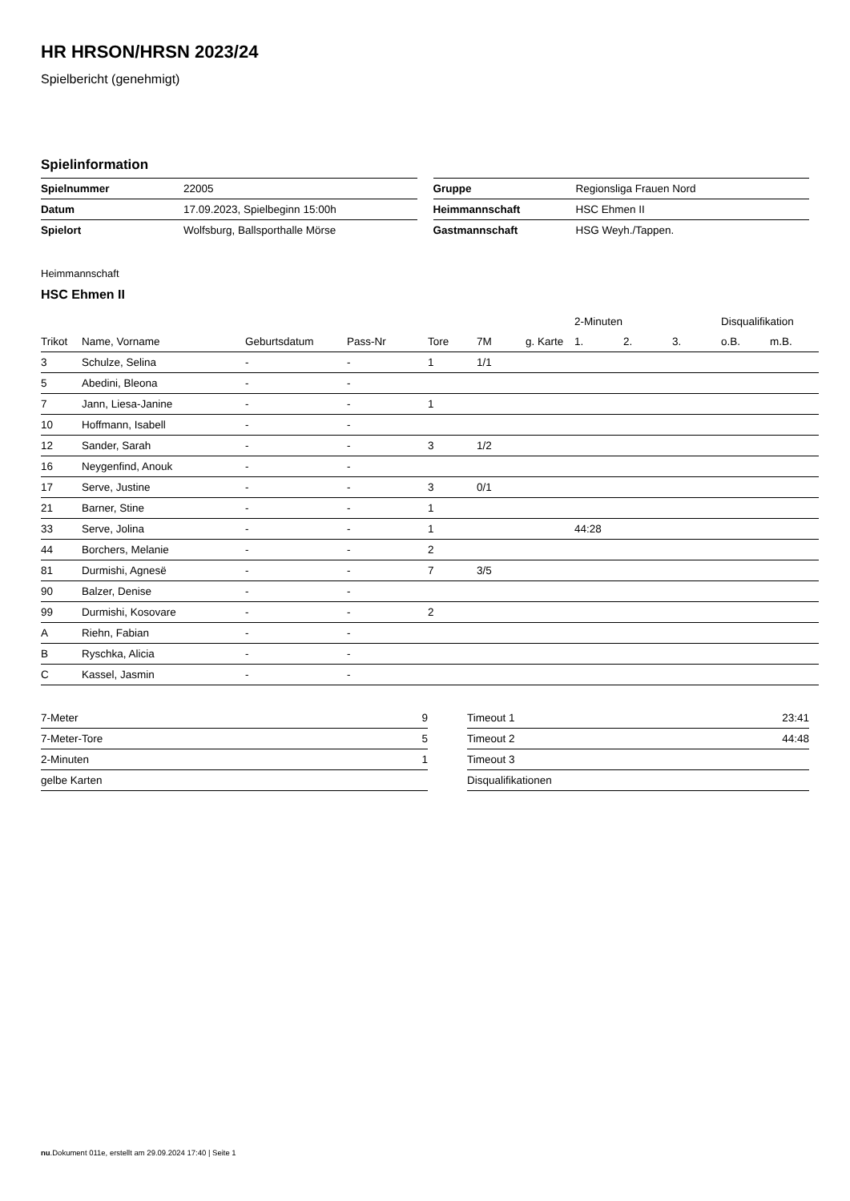HR HRSON/HRSN 2023/24
Spielbericht (genehmigt)
Spielinformation
| Spielnummer | 22005 |
| Datum | 17.09.2023, Spielbeginn 15:00h |
| Spielort | Wolfsburg, Ballsporthalle Mörse |
| Gruppe | Regionsliga Frauen Nord |
| Heimmannschaft | HSC Ehmen II |
| Gastmannschaft | HSG Weyh./Tappen. |
Heimmannschaft
HSC Ehmen II
| | | | | | | | 2-Minuten | | | Disqualifikation | |
| --- | --- | --- | --- | --- | --- | --- | --- | --- | --- | --- | --- |
| Trikot | Name, Vorname | Geburtsdatum | Pass-Nr | Tore | 7M | g. Karte | 1. | 2. | 3. | o.B. | m.B. |
| 3 | Schulze, Selina | - | - | 1 | 1/1 | | | | | | |
| 5 | Abedini, Bleona | - | - | | | | | | | | |
| 7 | Jann, Liesa-Janine | - | - | 1 | | | | | | | |
| 10 | Hoffmann, Isabell | - | - | | | | | | | | |
| 12 | Sander, Sarah | - | - | 3 | 1/2 | | | | | | |
| 16 | Neygenfind, Anouk | - | - | | | | | | | | |
| 17 | Serve, Justine | - | - | 3 | 0/1 | | | | | | |
| 21 | Barner, Stine | - | - | 1 | | | | | | | |
| 33 | Serve, Jolina | - | - | 1 | | | 44:28 | | | | |
| 44 | Borchers, Melanie | - | - | 2 | | | | | | | |
| 81 | Durmishi, Agnesë | - | - | 7 | 3/5 | | | | | | |
| 90 | Balzer, Denise | - | - | | | | | | | | |
| 99 | Durmishi, Kosovare | - | - | 2 | | | | | | | |
| A | Riehn, Fabian | - | - | | | | | | | | |
| B | Ryschka, Alicia | - | - | | | | | | | | |
| C | Kassel, Jasmin | - | - | | | | | | | | |
| 7-Meter | 9 |
| 7-Meter-Tore | 5 |
| 2-Minuten | 1 |
| gelbe Karten | |
| Timeout 1 | 23:41 |
| Timeout 2 | 44:48 |
| Timeout 3 | |
| Disqualifikationen | |
nu.Dokument 011e, erstellt am 29.09.2024 17:40 | Seite 1